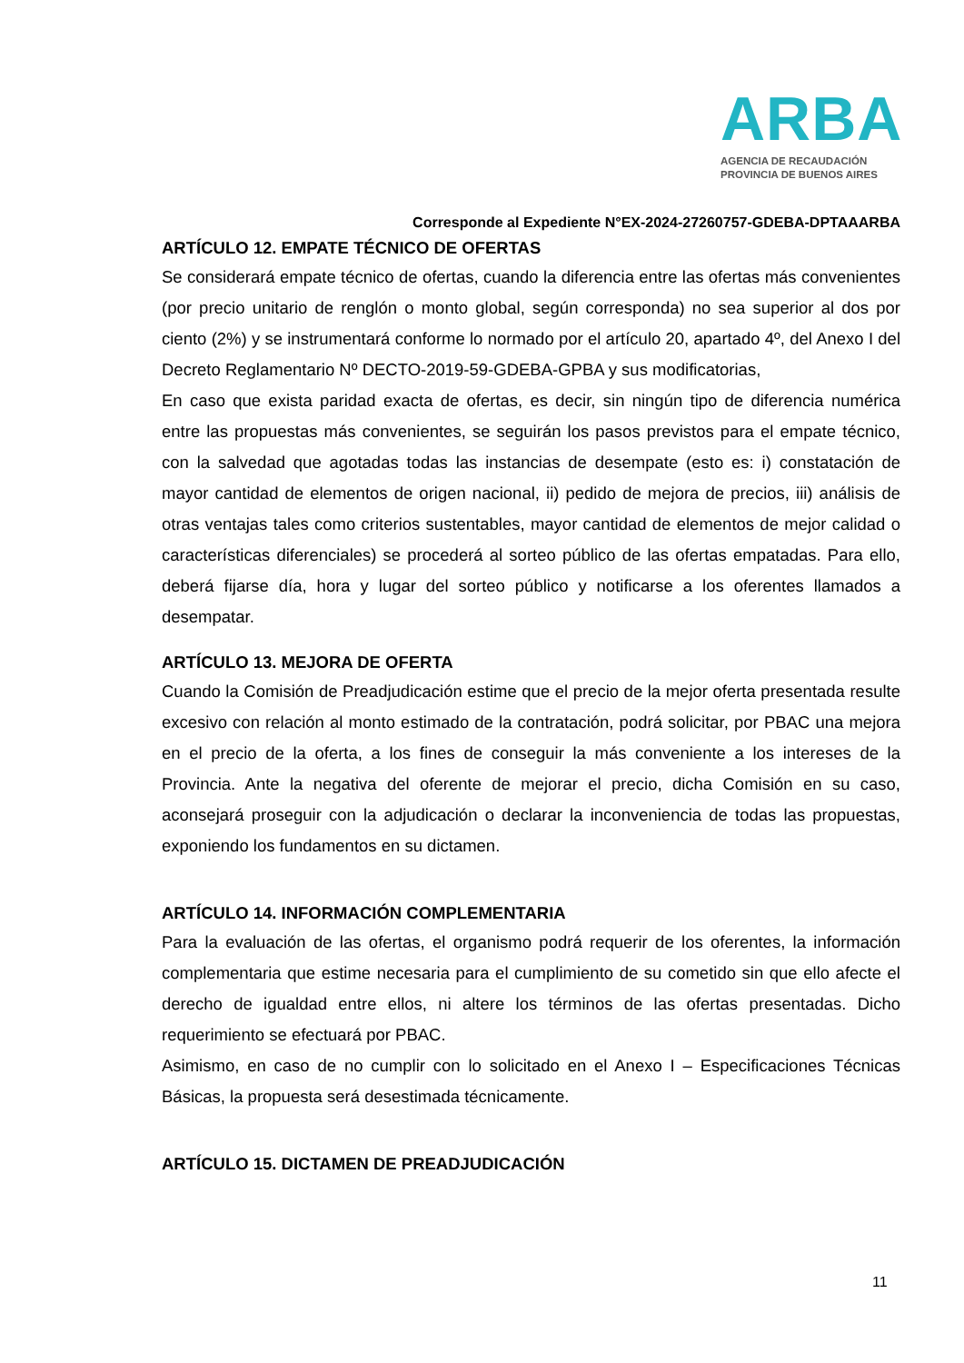ARBA
AGENCIA DE RECAUDACIÓN
PROVINCIA DE BUENOS AIRES
Corresponde al Expediente N°EX-2024-27260757-GDEBA-DPTAAARBA
ARTÍCULO 12. EMPATE TÉCNICO DE OFERTAS
Se considerará empate técnico de ofertas, cuando la diferencia entre las ofertas más convenientes (por precio unitario de renglón o monto global, según corresponda) no sea superior al dos por ciento (2%) y se instrumentará conforme lo normado por el artículo 20, apartado 4º, del Anexo I del Decreto Reglamentario Nº DECTO-2019-59-GDEBA-GPBA y sus modificatorias,
En caso que exista paridad exacta de ofertas, es decir, sin ningún tipo de diferencia numérica entre las propuestas más convenientes, se seguirán los pasos previstos para el empate técnico, con la salvedad que agotadas todas las instancias de desempate (esto es: i) constatación de mayor cantidad de elementos de origen nacional, ii) pedido de mejora de precios, iii) análisis de otras ventajas tales como criterios sustentables, mayor cantidad de elementos de mejor calidad o características diferenciales) se procederá al sorteo público de las ofertas empatadas. Para ello, deberá fijarse día, hora y lugar del sorteo público y notificarse a los oferentes llamados a desempatar.
ARTÍCULO 13. MEJORA DE OFERTA
Cuando la Comisión de Preadjudicación estime que el precio de la mejor oferta presentada resulte excesivo con relación al monto estimado de la contratación, podrá solicitar, por PBAC una mejora en el precio de la oferta, a los fines de conseguir la más conveniente a los intereses de la Provincia. Ante la negativa del oferente de mejorar el precio, dicha Comisión en su caso, aconsejará proseguir con la adjudicación o declarar la inconveniencia de todas las propuestas, exponiendo los fundamentos en su dictamen.
ARTÍCULO 14. INFORMACIÓN COMPLEMENTARIA
Para la evaluación de las ofertas, el organismo podrá requerir de los oferentes, la información complementaria que estime necesaria para el cumplimiento de su cometido sin que ello afecte el derecho de igualdad entre ellos, ni altere los términos de las ofertas presentadas. Dicho requerimiento se efectuará por PBAC.
Asimismo, en caso de no cumplir con lo solicitado en el Anexo I – Especificaciones Técnicas Básicas, la propuesta será desestimada técnicamente.
ARTÍCULO 15. DICTAMEN DE PREADJUDICACIÓN
11